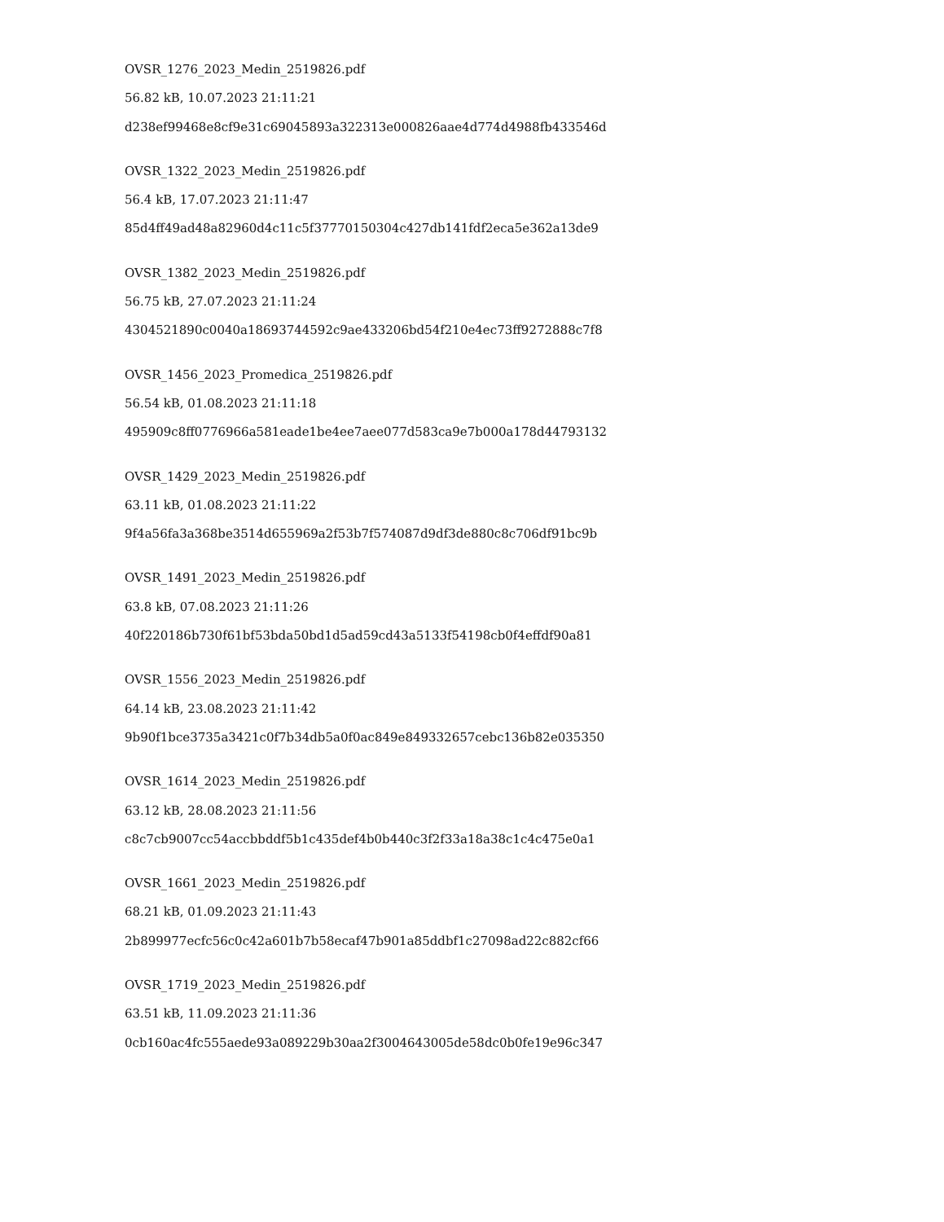OVSR_1276_2023_Medin_2519826.pdf
56.82 kB, 10.07.2023 21:11:21
d238ef99468e8cf9e31c69045893a322313e000826aae4d774d4988fb433546d
OVSR_1322_2023_Medin_2519826.pdf
56.4 kB, 17.07.2023 21:11:47
85d4ff49ad48a82960d4c11c5f37770150304c427db141fdf2eca5e362a13de9
OVSR_1382_2023_Medin_2519826.pdf
56.75 kB, 27.07.2023 21:11:24
4304521890c0040a18693744592c9ae433206bd54f210e4ec73ff9272888c7f8
OVSR_1456_2023_Promedica_2519826.pdf
56.54 kB, 01.08.2023 21:11:18
495909c8ff0776966a581eade1be4ee7aee077d583ca9e7b000a178d44793132
OVSR_1429_2023_Medin_2519826.pdf
63.11 kB, 01.08.2023 21:11:22
9f4a56fa3a368be3514d655969a2f53b7f574087d9df3de880c8c706df91bc9b
OVSR_1491_2023_Medin_2519826.pdf
63.8 kB, 07.08.2023 21:11:26
40f220186b730f61bf53bda50bd1d5ad59cd43a5133f54198cb0f4effdf90a81
OVSR_1556_2023_Medin_2519826.pdf
64.14 kB, 23.08.2023 21:11:42
9b90f1bce3735a3421c0f7b34db5a0f0ac849e849332657cebc136b82e035350
OVSR_1614_2023_Medin_2519826.pdf
63.12 kB, 28.08.2023 21:11:56
c8c7cb9007cc54accbbddf5b1c435def4b0b440c3f2f33a18a38c1c4c475e0a1
OVSR_1661_2023_Medin_2519826.pdf
68.21 kB, 01.09.2023 21:11:43
2b899977ecfc56c0c42a601b7b58ecaf47b901a85ddbf1c27098ad22c882cf66
OVSR_1719_2023_Medin_2519826.pdf
63.51 kB, 11.09.2023 21:11:36
0cb160ac4fc555aede93a089229b30aa2f3004643005de58dc0b0fe19e96c347